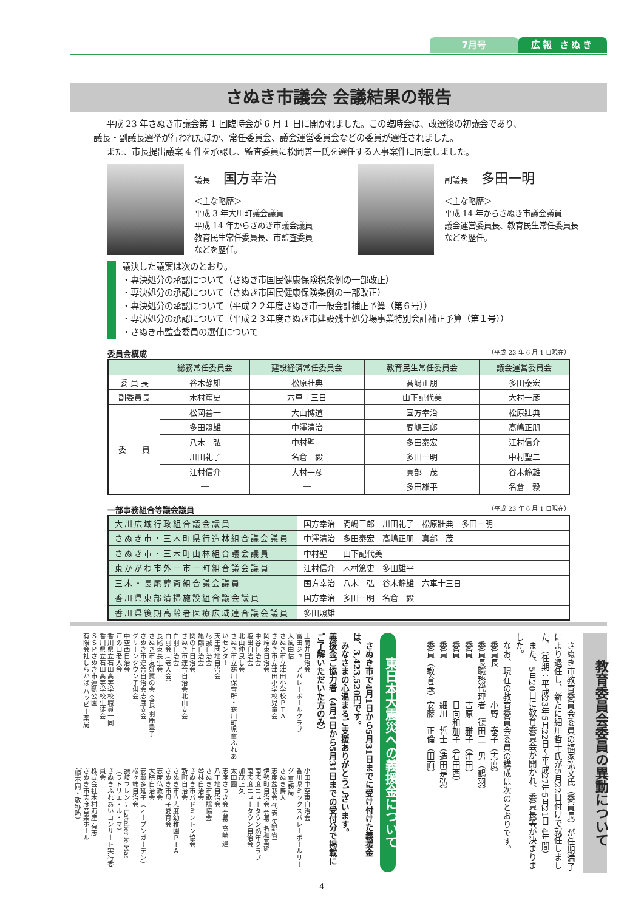7月号 広報 さぬき
さぬき市議会 会議結果の報告
平成 23 年さぬき市議会第 1 回臨時会が 6 月 1 日に開かれました。この臨時会は、改選後の初議会であり、
議長・副議長選挙が行われたほか、常任委員会、議会運営委員会などの委員が選任されました。
また、市長提出議案 4 件を承認し、監査委員に松岡善一氏を選任する人事案件に同意しました。
議長 国方幸治
＜主な略歴＞
平成 3 年大川町議会議員
平成 14 年からさぬき市議会議員
教育民生常任委員長、市監査委員
などを歴任。
副議長 多田一明
＜主な略歴＞
平成 14 年からさぬき市議会議員
議会運営委員長、教育民生常任委員長
などを歴任。
議決した議案は次のとおり。
・専決処分の承認について（さぬき市国民健康保険税条例の一部改正）
・専決処分の承認について（さぬき市国民健康保険条例の一部改正）
・専決処分の承認について（平成２２年度さぬき市一般会計補正予算（第６号））
・専決処分の承認について（平成２３年度さぬき市建設残土処分場事業特別会計補正予算（第１号））
・さぬき市監査委員の選任について
委員会構成 （平成 23 年 6 月 1 日現在）
| | 総務常任委員会 | 建設経済常任委員会 | 教育民生常任委員会 | 議会運営委員会 |
| --- | --- | --- | --- | --- |
| 委 員 長 | 谷木静雄 | 松原壯典 | 髙嶋正朋 | 多田泰宏 |
| 副委員長 | 木村篤史 | 六車十三日 | 山下記代美 | 大村一彦 |
| 委 員 | 松岡善一 | 大山博道 | 国方幸治 | 松原壯典 |
| | 多田照雄 | 中澤清治 | 間嶋三郎 | 髙嶋正朋 |
| | 八木 弘 | 中村聖二 | 多田泰宏 | 江村信介 |
| | 川田礼子 | 名倉 毅 | 多田一明 | 中村聖二 |
| | 江村信介 | 大村一彦 | 真部 茂 | 谷木静雄 |
| | ― | ― | 多田雄平 | 名倉 毅 |
一部事務組合等議会議員 （平成 23 年 6 月 1 日現在）
| 大川広域行政組合議会議員 | 国方幸治 間嶋三郎 川田礼子 松原壯典 多田一明 |
| さぬき市・三木町県行造林組合議会議員 | 中澤清治 多田泰宏 髙嶋正朋 真部 茂 |
| さぬき市・三木町山林組合議会議員 | 中村聖二 山下記代美 |
| 東かがわ市外一市一町組合議会議員 | 江村信介 木村篤史 多田雄平 |
| 三木・長尾葬斎組合議会議員 | 国方幸治 八木 弘 谷木静雄 六車十三日 |
| 香川県東部清掃施設組合議会議員 | 国方幸治 多田一明 名倉 毅 |
| 香川県後期高齢者医療広域連合議会議員 | 多田照雄 |
教育委員会委員の異動について
　さぬき市教育委員会委員の福家弘文氏（委員長）が任期満了により退任し、新たに細川哲士氏が5月22日付けで就任しました。（任期：平成23年5月22日～平成27年5月21日 4年間）
　また、5月20日に教育委員会が開かれ、委員長等が決まりました。
　なお、現在の教育委員会委員の構成は次のとおりです。
　委員長　　　　小野　泰子（志度）
　委員長職務代理者　德田二三男（鶴羽）
　委員　　　　　吉原　雅子（津田）
　委員　　　　　日向和加子（石田西）
　委員　　　　　細川　哲士（造田是弘）
　委員（教育長）安藤　正倫（田面）
東日本大震災への義援金について
　さぬき市で4月1日から5月31日までに受け付けた義援金は、3,423,520円です。
　みなさまの心温まるご支援ありがとうございます。
義援金ご協力者（4月1日から5月31日までの受付分で掲載にご了解いただいた方のみ）
上筒井自治会
富田ジュニアバレーボールクラブ
大風由信
さぬき市立津田小学校ＰＴＡ
さぬき市立津田小学校児童会
岡端東自治会
中谷自治会
塩出自治会
北山仲良し会
さぬき市立寒川保育所・寒川町児童ふれあいセンター
天王団地自治会
尽誠自治会
亀鶴自治会
関の上自治会
さぬき市連合自治会北山支会
白羽自治会
白羽会（老人会）
長尾東長生会
さぬき市友好翼の会 会長 羽鹿豊子
さぬき市連合自治会志度支会
グリーンタウン子供会
中空西自治会
江の口老人会
香川県立石田高等学校職員一同
香川県立石田高等学校生徒会
ＳＳＰさぬき市運動公園
有限会社しらかば ハッピー薬局
小田中空東自治会
香川県ミックスバレーボールリーグ 事務局
さぬき舞人
志度盆栽会 代表 矢野省三
伊勢町自治会 会長 名和基延
南志度ニュータウン熟年クラブ
南志度ニュータウン自治会
加茂正久
太田園
志度さつき会 会長 高崎 通
八丁地自治会
さぬき市歌謡協会
琴林自治会
さぬき市バドミントン協会
新町自治会
さぬき市立志度幼稚園ＰＴＡ
さぬき市母子愛育会
志度仏教会
大膳自治会
安藝多延子（オープンガーデン）
松ヶ端自治会
讃岐フレンチ Latelier le.Mas（ラトリエ・ル・マ）
さぬきふれあいコンサート実行委員会
株式会社木村海産 有志
さぬき市志度音楽ホール
（順不同・敬称略）
― 4 ―